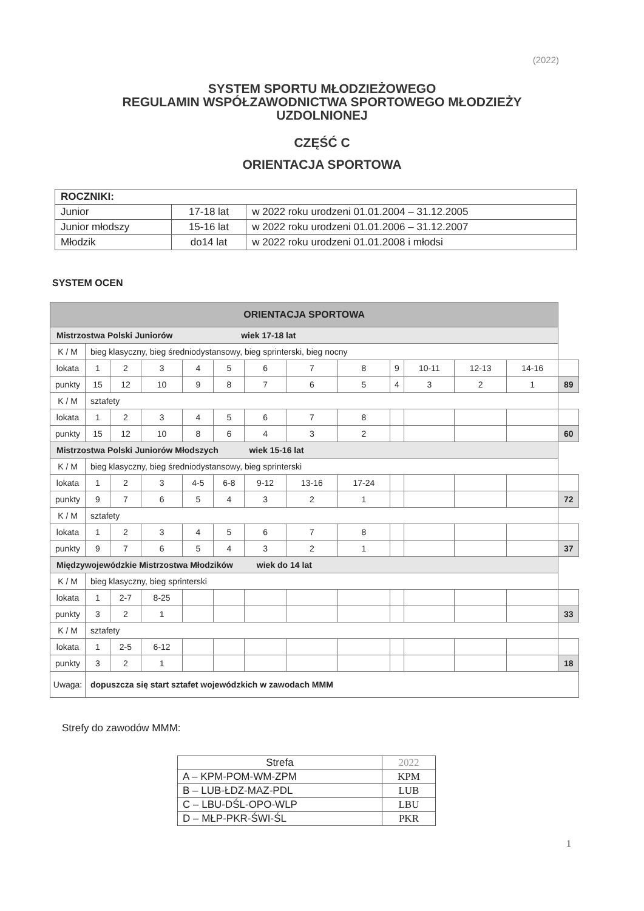(2022)
SYSTEM SPORTU MŁODZIEŻOWEGO
REGULAMIN WSPÓŁZAWODNICTWA SPORTOWEGO MŁODZIEŻY
UZDOLNIONEJ
CZĘŚĆ C
ORIENTACJA SPORTOWA
| ROCZNIKI: | | |
| Junior | 17-18 lat | w 2022 roku urodzeni 01.01.2004 – 31.12.2005 |
| Junior młodszy | 15-16 lat | w 2022 roku urodzeni 01.01.2006 – 31.12.2007 |
| Młodzik | do14 lat | w 2022 roku urodzeni 01.01.2008 i młodsi |
SYSTEM OCEN
| ORIENTACJA SPORTOWA | | | | | | | | | | | | | | |
| Mistrzostwa Polski Juniorów wiek 17-18 lat | | | | | | | | | | | | | | |
| K / M | bieg klasyczny, bieg średniodystansowy, bieg sprinterski, bieg nocny | | | | | | | | | | | | | |
| lokata | | 1 | 2 | 3 | 4 | 5 | 6 | 7 | 8 | 9 | 10-11 | 12-13 | 14-16 | |
| punkty | | 15 | 12 | 10 | 9 | 8 | 7 | 6 | 5 | 4 | 3 | 2 | 1 | 89 |
| K / M | sztafety | | | | | | | | | | | | | |
| lokata | | 1 | 2 | 3 | 4 | 5 | 6 | 7 | 8 | | | | | |
| punkty | | 15 | 12 | 10 | 8 | 6 | 4 | 3 | 2 | | | | | 60 |
| Mistrzostwa Polski Juniorów Młodszych wiek 15-16 lat | | | | | | | | | | | | | | |
| K / M | bieg klasyczny, bieg średniodystansowy, bieg sprinterski | | | | | | | | | | | | | |
| lokata | | 1 | 2 | 3 | 4-5 | 6-8 | 9-12 | 13-16 | 17-24 | | | | | |
| punkty | | 9 | 7 | 6 | 5 | 4 | 3 | 2 | 1 | | | | | 72 |
| K / M | sztafety | | | | | | | | | | | | | |
| lokata | | 1 | 2 | 3 | 4 | 5 | 6 | 7 | 8 | | | | | |
| punkty | | 9 | 7 | 6 | 5 | 4 | 3 | 2 | 1 | | | | | 37 |
| Międzywojewódzkie Mistrzostwa Młodzików wiek do 14 lat | | | | | | | | | | | | | | |
| K / M | bieg klasyczny, bieg sprinterski | | | | | | | | | | | | | |
| lokata | | 1 | 2-7 | 8-25 | | | | | | | | | | |
| punkty | | 3 | 2 | 1 | | | | | | | | | | 33 |
| K / M | sztafety | | | | | | | | | | | | | |
| lokata | | 1 | 2-5 | 6-12 | | | | | | | | | | |
| punkty | | 3 | 2 | 1 | | | | | | | | | | 18 |
| Uwaga: | | dopuszcza się start sztafet wojewódzkich w zawodach MMM | | | | | | | | | | | | |
Strefy do zawodów MMM:
| Strefa | 2022 |
| A – KPM-POM-WM-ZPM | KPM |
| B – LUB-ŁDZ-MAZ-PDL | LUB |
| C – LBU-DŚL-OPO-WLP | LBU |
| D – MŁP-PKR-ŚWI-ŚL | PKR |
1